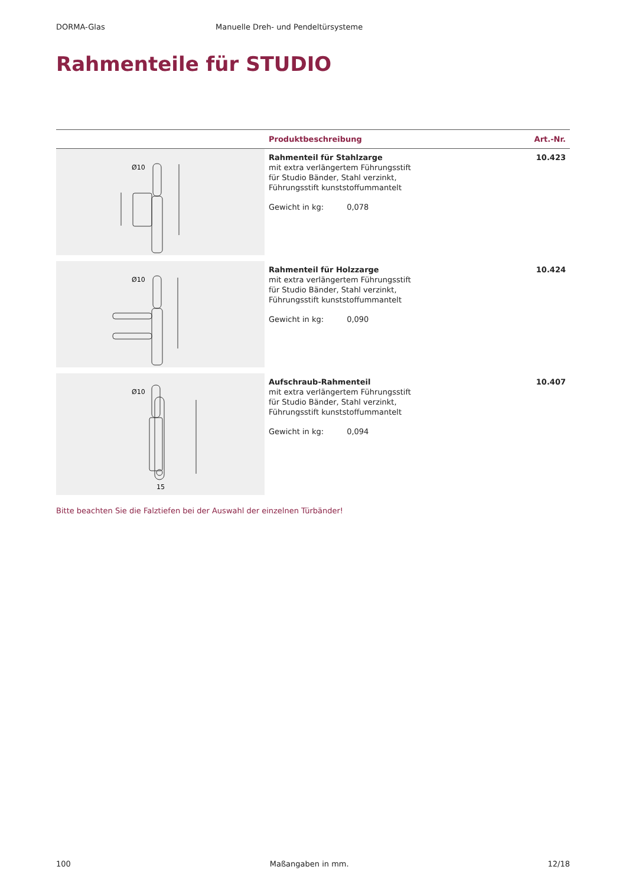DORMA-Glas Manuelle Dreh- und Pendeltürsysteme
Rahmenteile für STUDIO
| | Produktbeschreibung | Art.-Nr. |
| --- | --- | --- |
| Ø10 | Rahmenteil für Stahlzarge mit extra verlängertem Führungsstift für Studio Bänder, Stahl verzinkt, Führungsstift kunststoffummantelt Gewicht in kg: 0,078 | 10.423 |
| Ø10 | Rahmenteil für Holzzarge mit extra verlängertem Führungsstift für Studio Bänder, Stahl verzinkt, Führungsstift kunststoffummantelt Gewicht in kg: 0,090 | 10.424 |
| Ø10 15 | Aufschraub-Rahmenteil mit extra verlängertem Führungsstift für Studio Bänder, Stahl verzinkt, Führungsstift kunststoffummantelt Gewicht in kg: 0,094 | 10.407 |
Bitte beachten Sie die Falztiefen bei der Auswahl der einzelnen Türbänder!
100 Maßangaben in mm. 12/18